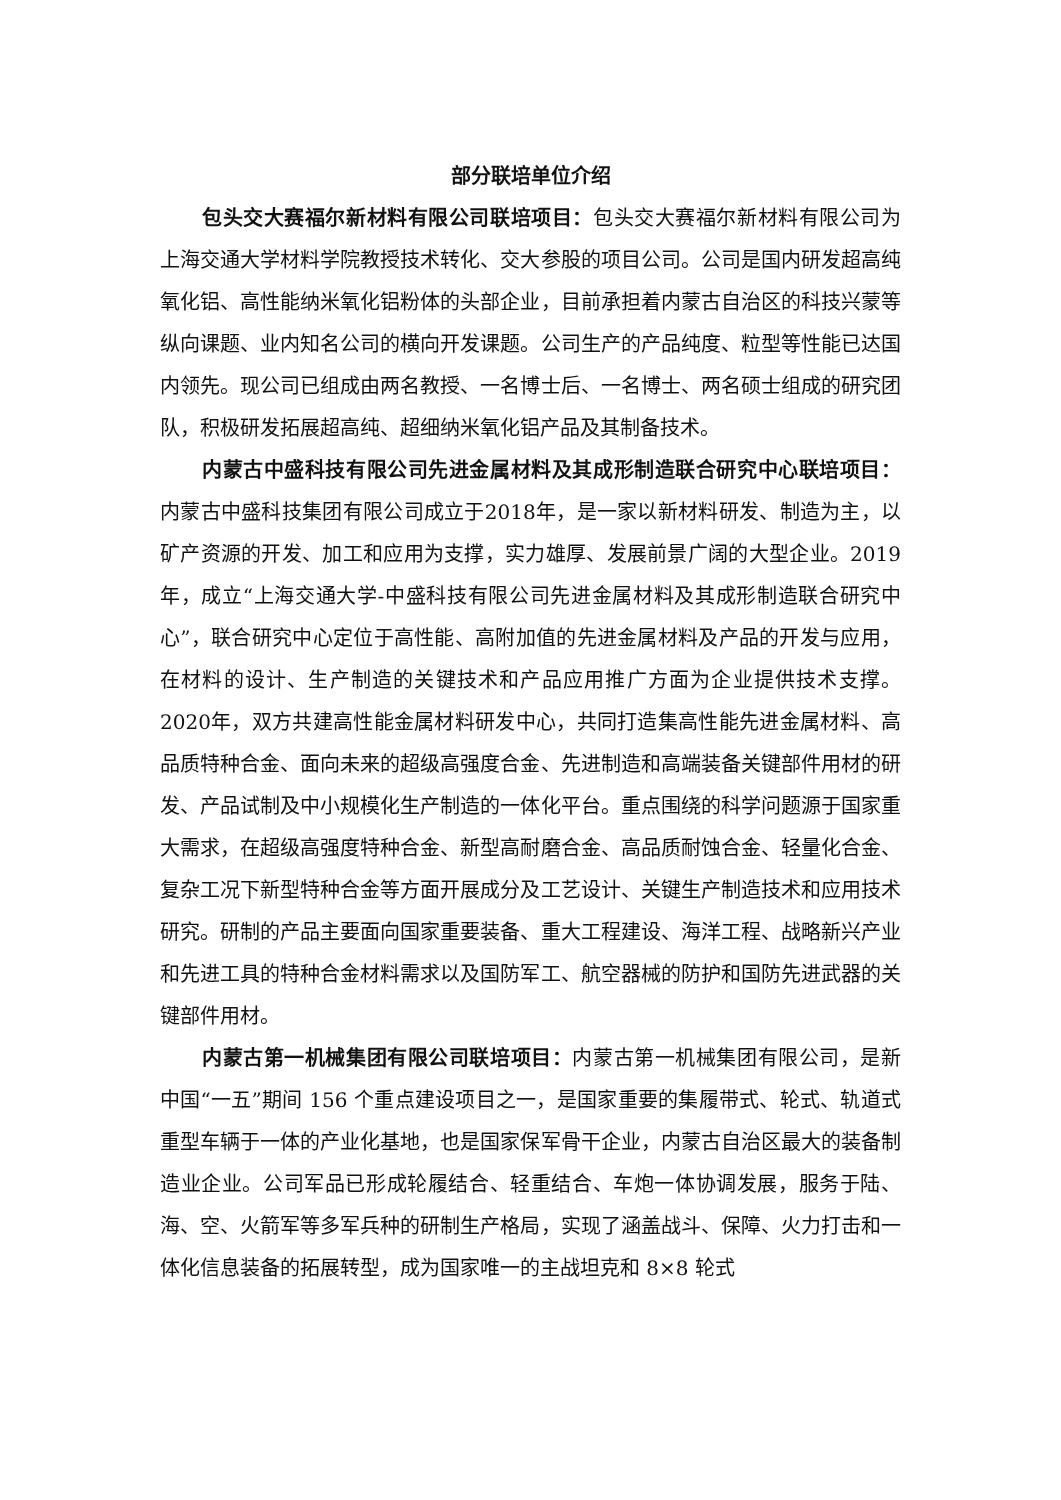部分联培单位介绍
包头交大赛福尔新材料有限公司联培项目：包头交大赛福尔新材料有限公司为上海交通大学材料学院教授技术转化、交大参股的项目公司。公司是国内研发超高纯氧化铝、高性能纳米氧化铝粉体的头部企业，目前承担着内蒙古自治区的科技兴蒙等纵向课题、业内知名公司的横向开发课题。公司生产的产品纯度、粒型等性能已达国内领先。现公司已组成由两名教授、一名博士后、一名博士、两名硕士组成的研究团队，积极研发拓展超高纯、超细纳米氧化铝产品及其制备技术。
内蒙古中盛科技有限公司先进金属材料及其成形制造联合研究中心联培项目：内蒙古中盛科技集团有限公司成立于2018年，是一家以新材料研发、制造为主，以矿产资源的开发、加工和应用为支撑，实力雄厚、发展前景广阔的大型企业。2019年，成立“上海交通大学-中盛科技有限公司先进金属材料及其成形制造联合研究中心”，联合研究中心定位于高性能、高附加值的先进金属材料及产品的开发与应用，在材料的设计、生产制造的关键技术和产品应用推广方面为企业提供技术支撑。2020年，双方共建高性能金属材料研发中心，共同打造集高性能先进金属材料、高品质特种合金、面向未来的超级高强度合金、先进制造和高端装备关键部件用材的研发、产品试制及中小规模化生产制造的一体化平台。重点围绕的科学问题源于国家重大需求，在超级高强度特种合金、新型高耐磨合金、高品质耐蚀合金、轻量化合金、复杂工况下新型特种合金等方面开展成分及工艺设计、关键生产制造技术和应用技术研究。研制的产品主要面向国家重要装备、重大工程建设、海洋工程、战略新兴产业和先进工具的特种合金材料需求以及国防军工、航空器械的防护和国防先进武器的关键部件用材。
内蒙古第一机械集团有限公司联培项目：内蒙古第一机械集团有限公司，是新中国“一五”期间 156 个重点建设项目之一，是国家重要的集履带式、轮式、轨道式重型车辆于一体的产业化基地，也是国家保军骨干企业，内蒙古自治区最大的装备制造业企业。公司军品已形成轮履结合、轻重结合、车炮一体协调发展，服务于陆、海、空、火箭军等多军兵种的研制生产格局，实现了涵盖战斗、保障、火力打击和一体化信息装备的拓展转型，成为国家唯一的主战坦克和 8×8 轮式